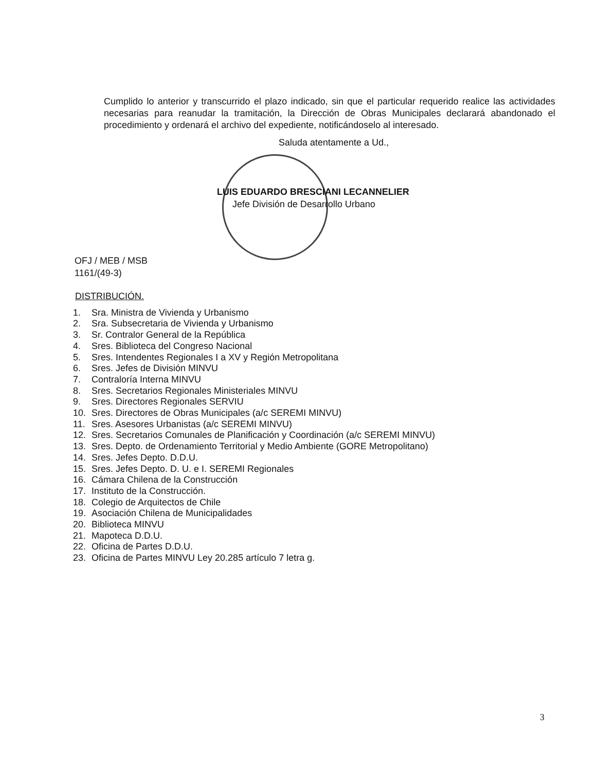Cumplido lo anterior y transcurrido el plazo indicado, sin que el particular requerido realice las actividades necesarias para reanudar la tramitación, la Dirección de Obras Municipales declarará abandonado el procedimiento y ordenará el archivo del expediente, notificándoselo al interesado.
Saluda atentamente a Ud.,
LUIS EDUARDO BRESCIANI LECANNELIER
Jefe División de Desarrollo Urbano
OFJ / MEB / MSB
1161/(49-3)
DISTRIBUCIÓN.
1. Sra. Ministra de Vivienda y Urbanismo
2. Sra. Subsecretaria de Vivienda y Urbanismo
3. Sr. Contralor General de la República
4. Sres. Biblioteca del Congreso Nacional
5. Sres. Intendentes Regionales I a XV y Región Metropolitana
6. Sres. Jefes de División MINVU
7. Contraloría Interna MINVU
8. Sres. Secretarios Regionales Ministeriales MINVU
9. Sres. Directores Regionales SERVIU
10. Sres. Directores de Obras Municipales (a/c SEREMI MINVU)
11. Sres. Asesores Urbanistas (a/c SEREMI MINVU)
12. Sres. Secretarios Comunales de Planificación y Coordinación (a/c SEREMI MINVU)
13. Sres. Depto. de Ordenamiento Territorial y Medio Ambiente (GORE Metropolitano)
14. Sres. Jefes Depto. D.D.U.
15. Sres. Jefes Depto. D. U. e I. SEREMI Regionales
16. Cámara Chilena de la Construcción
17. Instituto de la Construcción.
18. Colegio de Arquitectos de Chile
19. Asociación Chilena de Municipalidades
20. Biblioteca MINVU
21. Mapoteca D.D.U.
22. Oficina de Partes D.D.U.
23. Oficina de Partes MINVU Ley 20.285 artículo 7 letra g.
3